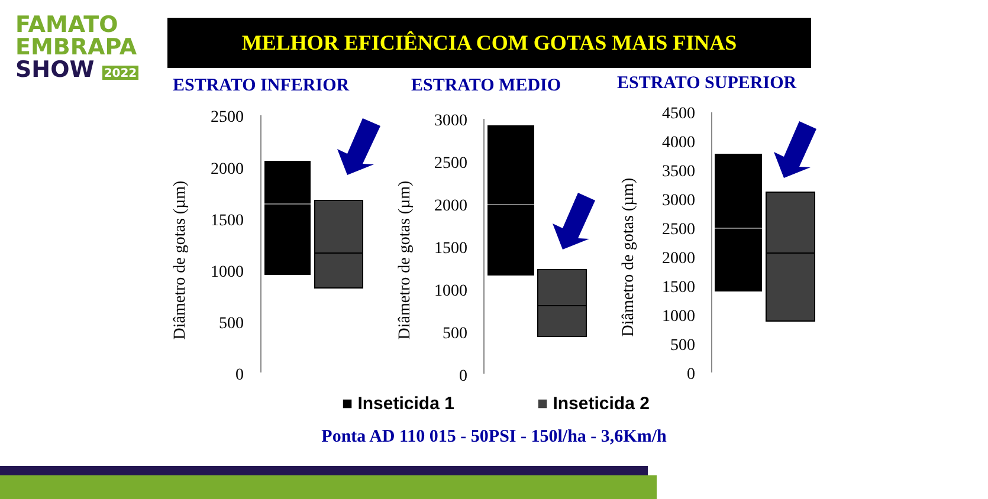FAMATO
EMBRAPA
SHOW 2022
MELHOR EFICIÊNCIA COM GOTAS MAIS FINAS
ESTRATO INFERIOR ESTRATO MEDIO ESTRATO SUPERIOR
2500
2000
1500
1000
500
0
3000
2500
2000
1500
1000
500
0
4500
4000
3500
3000
2500
2000
1500
1000
500
0
Diâmetro de gotas (µm)
Diâmetro de gotas (µm)
Diâmetro de gotas (µm)
■ Inseticida 1 ■ Inseticida 2
Ponta AD 110 015 - 50PSI - 150l/ha - 3,6Km/h